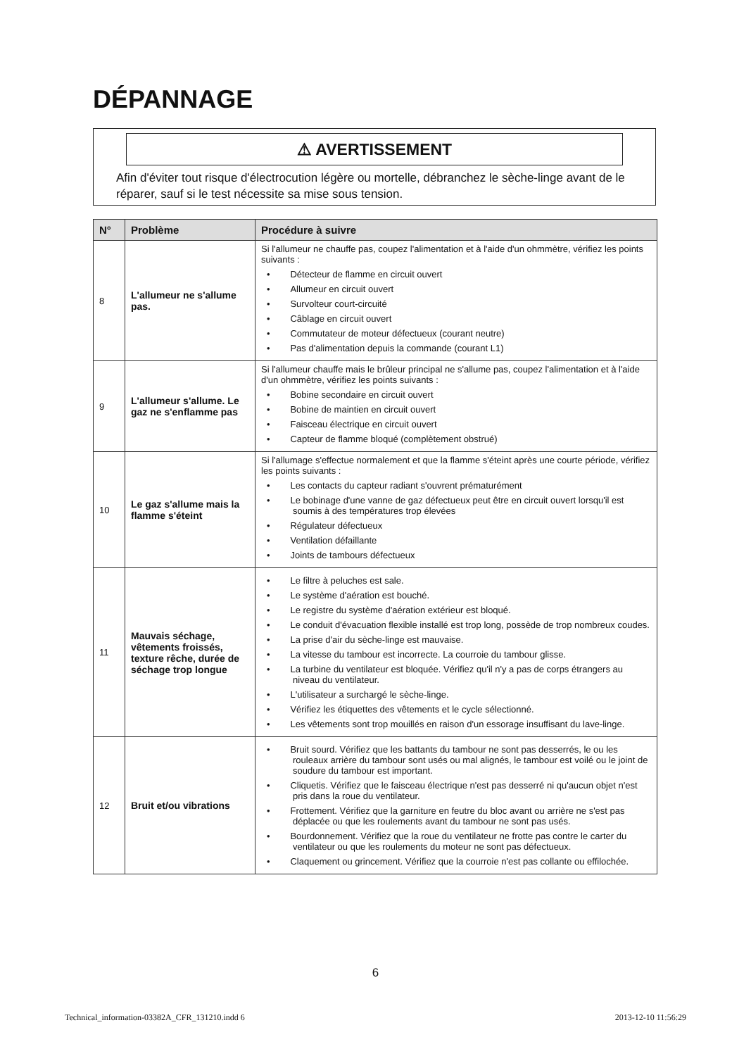DÉPANNAGE
⚠ AVERTISSEMENT
Afin d'éviter tout risque d'électrocution légère ou mortelle, débranchez le sèche-linge avant de le réparer, sauf si le test nécessite sa mise sous tension.
| N° | Problème | Procédure à suivre |
| --- | --- | --- |
| 8 | L'allumeur ne s'allume pas. | Si l'allumeur ne chauffe pas, coupez l'alimentation et à l'aide d'un ohmmètre, vérifiez les points suivants : • Détecteur de flamme en circuit ouvert • Allumeur en circuit ouvert • Survolteur court-circuité • Câblage en circuit ouvert • Commutateur de moteur défectueux (courant neutre) • Pas d'alimentation depuis la commande (courant L1) |
| 9 | L'allumeur s'allume. Le gaz ne s'enflamme pas | Si l'allumeur chauffe mais le brûleur principal ne s'allume pas, coupez l'alimentation et à l'aide d'un ohmmètre, vérifiez les points suivants : • Bobine secondaire en circuit ouvert • Bobine de maintien en circuit ouvert • Faisceau électrique en circuit ouvert • Capteur de flamme bloqué (complètement obstrué) |
| 10 | Le gaz s'allume mais la flamme s'éteint | Si l'allumage s'effectue normalement et que la flamme s'éteint après une courte période, vérifiez les points suivants : • Les contacts du capteur radiant s'ouvrent prématurément • Le bobinage d'une vanne de gaz défectueux peut être en circuit ouvert lorsqu'il est soumis à des températures trop élevées • Régulateur défectueux • Ventilation défaillante • Joints de tambours défectueux |
| 11 | Mauvais séchage, vêtements froissés, texture rêche, durée de séchage trop longue | • Le filtre à peluches est sale. • Le système d'aération est bouché. • Le registre du système d'aération extérieur est bloqué. • Le conduit d'évacuation flexible installé est trop long, possède de trop nombreux coudes. • La prise d'air du sèche-linge est mauvaise. • La vitesse du tambour est incorrecte. La courroie du tambour glisse. • La turbine du ventilateur est bloquée. Vérifiez qu'il n'y a pas de corps étrangers au niveau du ventilateur. • L'utilisateur a surchargé le sèche-linge. • Vérifiez les étiquettes des vêtements et le cycle sélectionné. • Les vêtements sont trop mouillés en raison d'un essorage insuffisant du lave-linge. |
| 12 | Bruit et/ou vibrations | • Bruit sourd. Vérifiez que les battants du tambour ne sont pas desserrés, le ou les rouleaux arrière du tambour sont usés ou mal alignés, le tambour est voilé ou le joint de soudure du tambour est important. • Cliquetis. Vérifiez que le faisceau électrique n'est pas desserré ni qu'aucun objet n'est pris dans la roue du ventilateur. • Frottement. Vérifiez que la garniture en feutre du bloc avant ou arrière ne s'est pas déplacée ou que les roulements avant du tambour ne sont pas usés. • Bourdonnement. Vérifiez que la roue du ventilateur ne frotte pas contre le carter du ventilateur ou que les roulements du moteur ne sont pas défectueux. • Claquement ou grincement. Vérifiez que la courroie n'est pas collante ou effilochée. |
6
Technical_information-03382A_CFR_131210.indd 6 2013-12-10 11:56:29